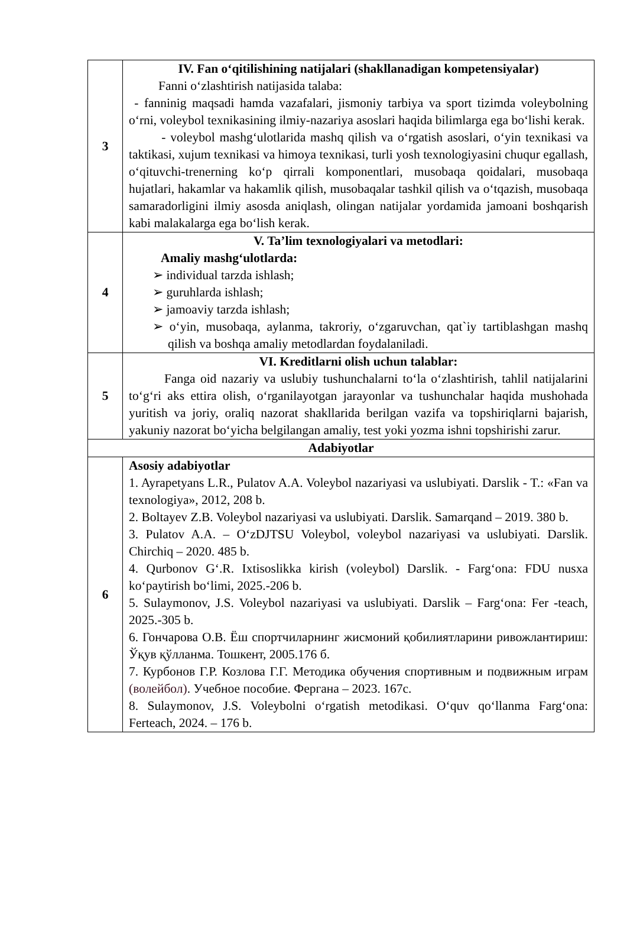| 3 | IV. Fan oʻqitilishining natijalari (shakllanadigan kompetensiyalar) Fanni oʻzlashtirish natijasida talaba: - fanninig maqsadi hamda vazafalari, jismoniy tarbiya va sport tizimda voleybolning oʻrni, voleybol texnikasining ilmiy-nazariya asoslari haqida bilimlarga ega boʻlishi kerak. - voleybol mashgʻulotlarida mashq qilish va oʻrgatish asoslari, oʻyin texnikasi va taktikasi, xujum texnikasi va himoya texnikasi, turli yosh texnologiyasini chuqur egallash, oʻqituvchi-trenerning koʻp qirrali komponentlari, musobaqa qoidalari, musobaqa hujatlari, hakamlar va hakamlik qilish, musobaqalar tashkil qilish va oʻtqazish, musobaqa samaradorligini ilmiy asosda aniqlash, olingan natijalar yordamida jamoani boshqarish kabi malakalarga ega boʻlish kerak. |
| 4 | V. Ta’lim texnologiyalari va metodlari: Amaliy mashgʻulotlarda: ➢ individual tarzda ishlash; ➢ guruhlarda ishlash; ➢ jamoaviy tarzda ishlash; ➢ oʻyin, musobaqa, aylanma, takroriy, oʻzgaruvchan, qat`iy tartiblashgan mashq qilish va boshqa amaliy metodlardan foydalaniladi. |
| 5 | VI. Kreditlarni olish uchun talablar: Fanga oid nazariy va uslubiy tushunchalarni toʻla oʻzlashtirish, tahlil natijalarini toʻgʻri aks ettira olish, oʻrganilayotgan jarayonlar va tushunchalar haqida mushohada yuritish va joriy, oraliq nazorat shakllarida berilgan vazifa va topshiriqlarni bajarish, yakuniy nazorat boʻyicha belgilangan amaliy, test yoki yozma ishni topshirishi zarur. |
| Adabiyotlar | |
| 6 | Asosiy adabiyotlar 1. Ayrapetyans L.R., Pulatov A.A. Voleybol nazariyasi va uslubiyati. Darslik - T.: «Fan va texnologiya», 2012, 208 b. 2. Boltayev Z.B. Voleybol nazariyasi va uslubiyati. Darslik. Samarqand – 2019. 380 b. 3. Pulatov A.A. – OʻzDJTSU Voleybol, voleybol nazariyasi va uslubiyati. Darslik. Chirchiq – 2020. 485 b. 4. Qurbonov Gʻ.R. Ixtisoslikka kirish (voleybol) Darslik. - Fargʻona: FDU nusxa koʻpaytirish boʻlimi, 2025.-206 b. 5. Sulaymonov, J.S. Voleybol nazariyasi va uslubiyati. Darslik – Fargʻona: Fer -teach, 2025.-305 b. 6. Гончарова О.В. Ёш спортчиларнинг жисмоний қобилиятларини ривожлантириш: Ўқув қўлланма. Тошкент, 2005.176 б. 7. Курбонов Г.Р. Козлова Г.Г. Методика обучения спортивным и подвижным играм (волейбол) . Учебное пособие. Фергана – 2023. 167с. 8. Sulaymonov, J.S. Voleybolni oʻrgatish metodikasi. Oʻquv qoʻllanma Fargʻona: Ferteach, 2024. – 176 b. |